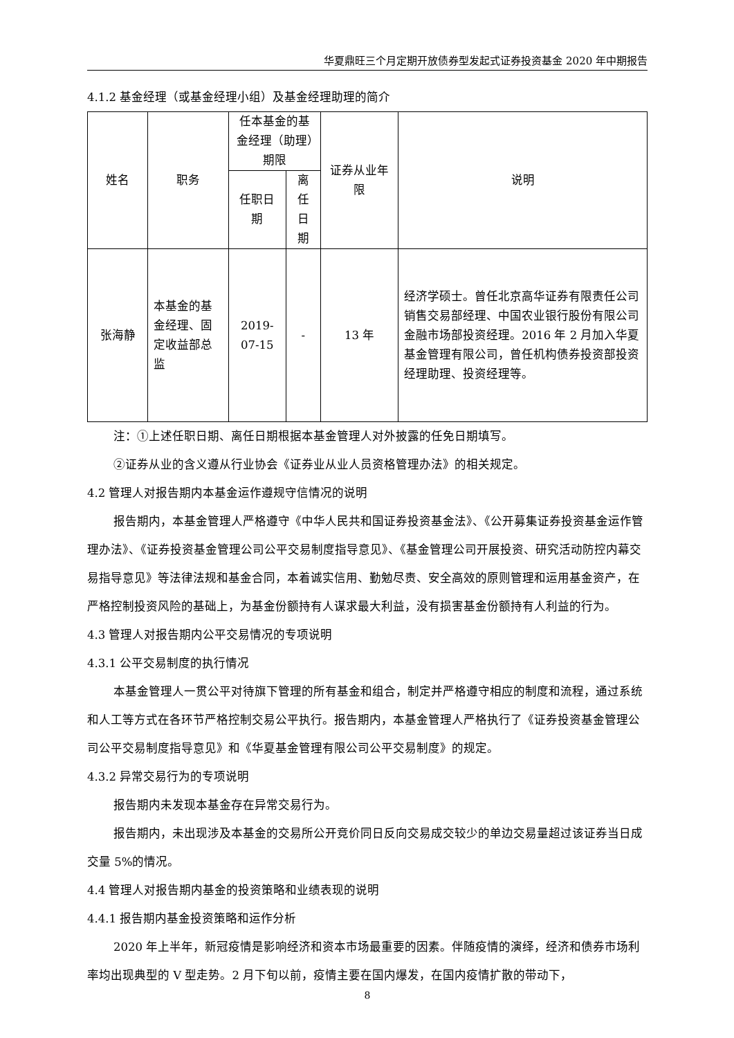华夏鼎旺三个月定期开放债券型发起式证券投资基金 2020 年中期报告
4.1.2 基金经理（或基金经理小组）及基金经理助理的简介
| 姓名 | 职务 | 任本基金的基金经理（助理）期限 | | 证券从业年限 | 说明 |
| --- | --- | --- | --- | --- | --- |
| | | 任职日期 | 离任日期 | | |
| 张海静 | 本基金的基金经理、固定收益部总监 | 2019-07-15 | - | 13 年 | 经济学硕士。曾任北京高华证券有限责任公司销售交易部经理、中国农业银行股份有限公司金融市场部投资经理。2016 年 2 月加入华夏基金管理有限公司，曾任机构债券投资部投资经理助理、投资经理等。 |
注：①上述任职日期、离任日期根据本基金管理人对外披露的任免日期填写。
②证券从业的含义遵从行业协会《证券业从业人员资格管理办法》的相关规定。
4.2 管理人对报告期内本基金运作遵规守信情况的说明
报告期内，本基金管理人严格遵守《中华人民共和国证券投资基金法》、《公开募集证券投资基金运作管理办法》、《证券投资基金管理公司公平交易制度指导意见》、《基金管理公司开展投资、研究活动防控内幕交易指导意见》等法律法规和基金合同，本着诚实信用、勤勉尽责、安全高效的原则管理和运用基金资产，在严格控制投资风险的基础上，为基金份额持有人谋求最大利益，没有损害基金份额持有人利益的行为。
4.3 管理人对报告期内公平交易情况的专项说明
4.3.1 公平交易制度的执行情况
本基金管理人一贯公平对待旗下管理的所有基金和组合，制定并严格遵守相应的制度和流程，通过系统和人工等方式在各环节严格控制交易公平执行。报告期内，本基金管理人严格执行了《证券投资基金管理公司公平交易制度指导意见》和《华夏基金管理有限公司公平交易制度》的规定。
4.3.2 异常交易行为的专项说明
报告期内未发现本基金存在异常交易行为。
报告期内，未出现涉及本基金的交易所公开竞价同日反向交易成交较少的单边交易量超过该证券当日成交量 5%的情况。
4.4 管理人对报告期内基金的投资策略和业绩表现的说明
4.4.1 报告期内基金投资策略和运作分析
2020 年上半年，新冠疫情是影响经济和资本市场最重要的因素。伴随疫情的演绎，经济和债券市场利率均出现典型的 V 型走势。2 月下旬以前，疫情主要在国内爆发，在国内疫情扩散的带动下，
8